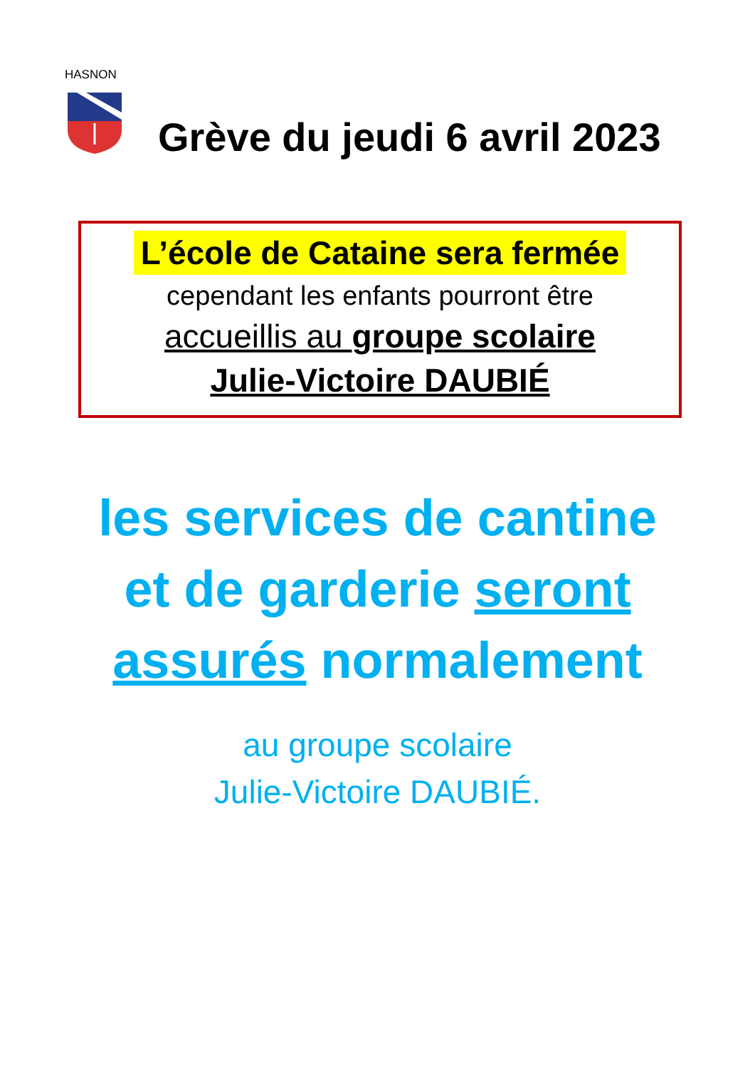HASNON
Grève du jeudi 6 avril 2023
L’école de Cataine sera fermée
cependant les enfants pourront être
accueillis au groupe scolaire
Julie-Victoire DAUBIÉ
les services de cantine
et de garderie seront
assurés normalement
au groupe scolaire
Julie-Victoire DAUBIÉ.